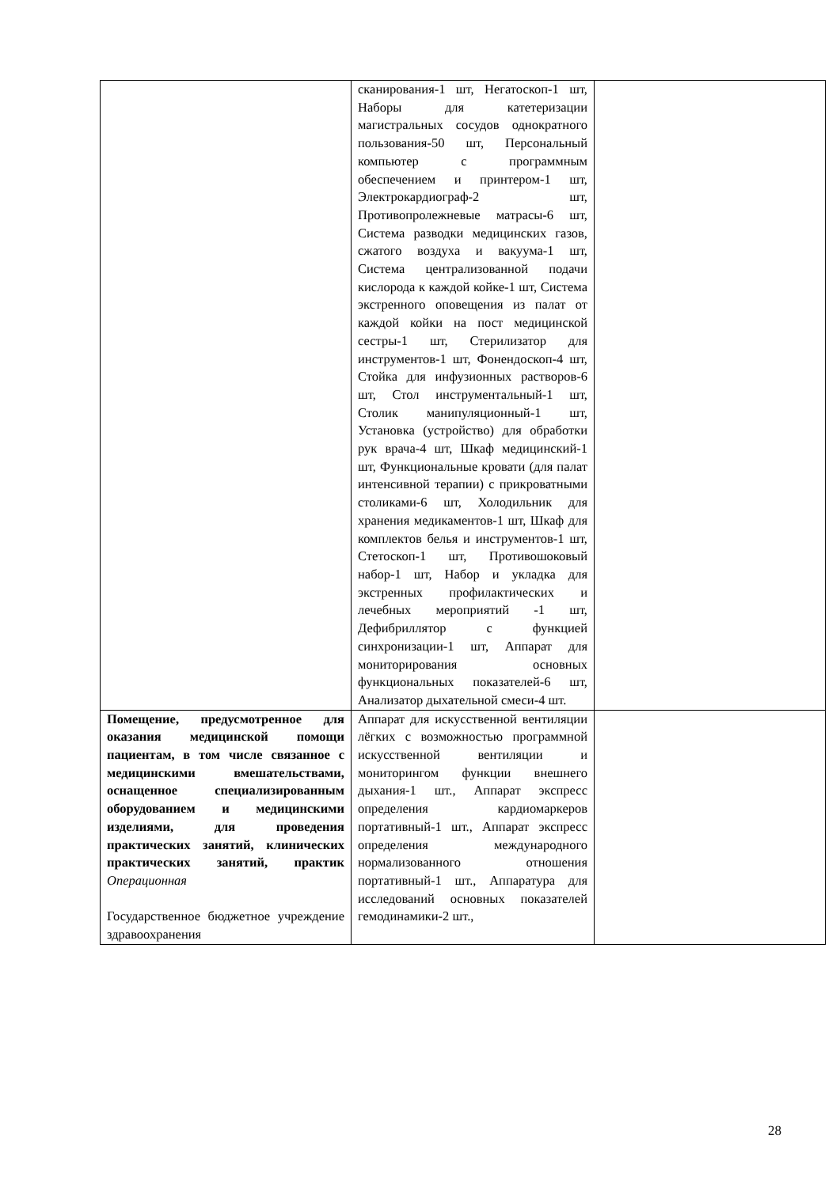| | сканирования-1 шт, Негатоскоп-1 шт, Наборы для катетеризации магистральных сосудов однократного пользования-50 шт, Персональный компьютер с программным обеспечением и принтером-1 шт, Электрокардиограф-2 шт, Противопролежневые матрасы-6 шт, Система разводки медицинских газов, сжатого воздуха и вакуума-1 шт, Система централизованной подачи кислорода к каждой койке-1 шт, Система экстренного оповещения из палат от каждой койки на пост медицинской сестры-1 шт, Стерилизатор для инструментов-1 шт, Фонендоскоп-4 шт, Стойка для инфузионных растворов-6 шт, Стол инструментальный-1 шт, Столик манипуляционный-1 шт, Установка (устройство) для обработки рук врача-4 шт, Шкаф медицинский-1 шт, Функциональные кровати (для палат интенсивной терапии) с прикроватными столиками-6 шт, Холодильник для хранения медикаментов-1 шт, Шкаф для комплектов белья и инструментов-1 шт, Стетоскоп-1 шт, Противошоковый набор-1 шт, Набор и укладка для экстренных профилактических и лечебных мероприятий -1 шт, Дефибриллятор с функцией синхронизации-1 шт, Аппарат для мониторирования основных функциональных показателей-6 шт, Анализатор дыхательной смеси-4 шт. | |
| Помещение, предусмотренное для оказания медицинской помощи пациентам, в том числе связанное с медицинскими вмешательствами, оснащенное специализированным оборудованием и медицинскими изделиями, для проведения практических занятий, клинических практических занятий, практик Операционная Государственное бюджетное учреждение здравоохранения | Аппарат для искусственной вентиляции лёгких с возможностью программной искусственной вентиляции и мониторингом функции внешнего дыхания-1 шт., Аппарат экспресс определения кардиомаркеров портативный-1 шт., Аппарат экспресс определения международного нормализованного отношения портативный-1 шт., Аппаратура для исследований основных показателей гемодинамики-2 шт., | |
28